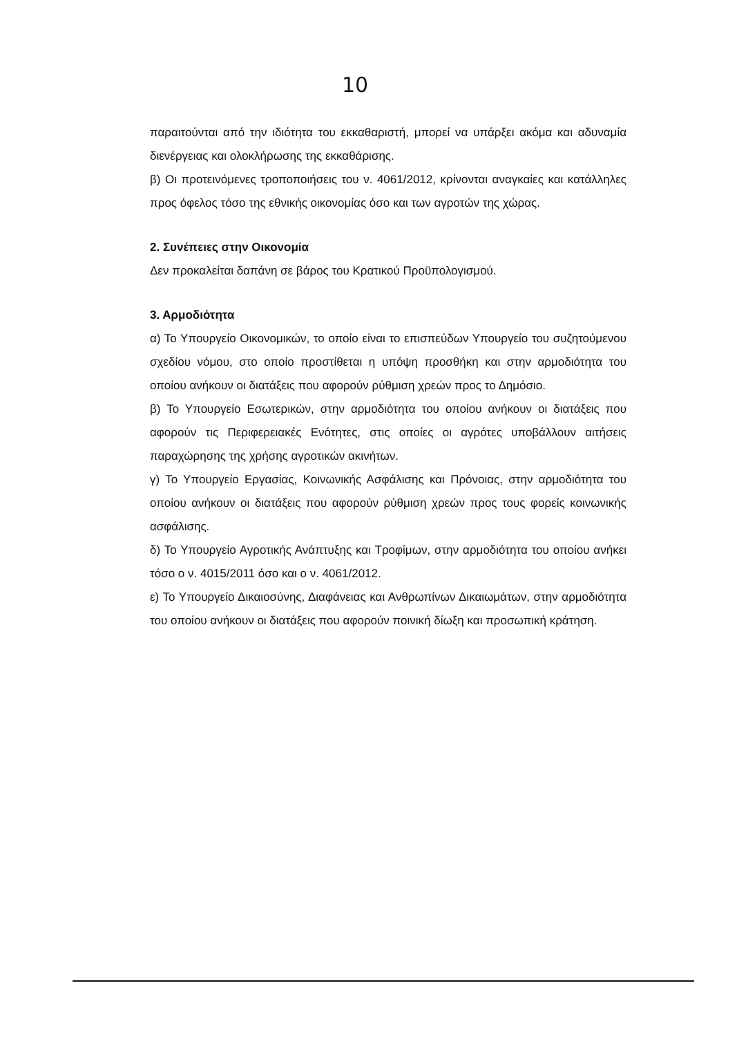10
παραιτούνται από την ιδιότητα του εκκαθαριστή, μπορεί να υπάρξει ακόμα και αδυναμία διενέργειας και ολοκλήρωσης της εκκαθάρισης.
β) Οι προτεινόμενες τροποποιήσεις του ν. 4061/2012, κρίνονται αναγκαίες και κατάλληλες προς όφελος τόσο της εθνικής οικονομίας όσο και των αγροτών της χώρας.
2. Συνέπειες στην Οικονομία
Δεν προκαλείται δαπάνη σε βάρος του Κρατικού Προϋπολογισμού.
3. Αρμοδιότητα
α) Το Υπουργείο Οικονομικών, το οποίο είναι το επισπεύδων Υπουργείο του συζητούμενου σχεδίου νόμου, στο οποίο προστίθεται η υπόψη προσθήκη και στην αρμοδιότητα του οποίου ανήκουν οι διατάξεις που αφορούν ρύθμιση χρεών προς το Δημόσιο.
β) Το Υπουργείο Εσωτερικών, στην αρμοδιότητα του οποίου ανήκουν οι διατάξεις που αφορούν τις Περιφερειακές Ενότητες, στις οποίες οι αγρότες υποβάλλουν αιτήσεις παραχώρησης της χρήσης αγροτικών ακινήτων.
γ) Το Υπουργείο Εργασίας, Κοινωνικής Ασφάλισης και Πρόνοιας, στην αρμοδιότητα του οποίου ανήκουν οι διατάξεις που αφορούν ρύθμιση χρεών προς τους φορείς κοινωνικής ασφάλισης.
δ) Το Υπουργείο Αγροτικής Ανάπτυξης και Τροφίμων, στην αρμοδιότητα του οποίου ανήκει τόσο ο ν. 4015/2011 όσο και ο ν. 4061/2012.
ε) Το Υπουργείο Δικαιοσύνης, Διαφάνειας και Ανθρωπίνων Δικαιωμάτων, στην αρμοδιότητα του οποίου ανήκουν οι διατάξεις που αφορούν ποινική δίωξη και προσωπική κράτηση.